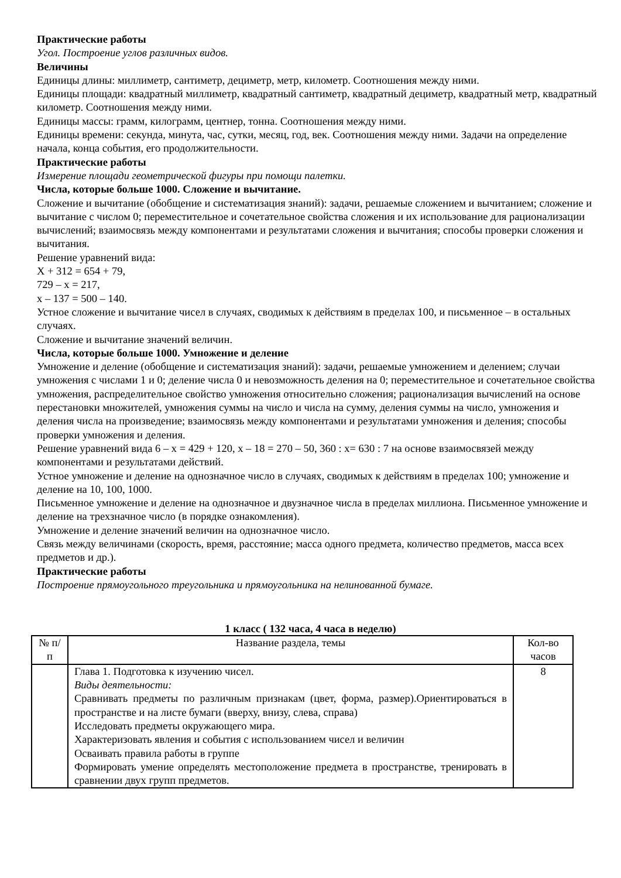Практические работы
Угол. Построение углов различных видов.
Величины
Единицы длины: миллиметр, сантиметр, дециметр, метр, километр. Соотношения между ними.
Единицы площади: квадратный миллиметр, квадратный сантиметр, квадратный дециметр, квадратный метр, квадратный километр. Соотношения между ними.
Единицы массы: грамм, килограмм, центнер, тонна. Соотношения между ними.
Единицы времени: секунда, минута, час, сутки, месяц, год, век. Соотношения между ними. Задачи на определение начала, конца события, его продолжительности.
Практические работы
Измерение площади геометрической фигуры при помощи палетки.
Числа, которые больше 1000. Сложение и вычитание.
Сложение и вычитание (обобщение и систематизация знаний): задачи, решаемые сложением и вычитанием; сложение и вычитание с числом 0; переместительное и сочетательное свойства сложения и их использование для рационализации вычислений; взаимосвязь между компонентами и результатами сложения и вычитания; способы проверки сложения и вычитания.
Решение уравнений вида:
Х + 312 = 654 + 79,
729 – х = 217,
х – 137 = 500 – 140.
Устное сложение и вычитание чисел в случаях, сводимых к действиям в пределах 100, и письменное – в остальных случаях.
Сложение и вычитание значений величин.
Числа, которые больше 1000. Умножение и деление
Умножение и деление (обобщение и систематизация знаний): задачи, решаемые умножением и делением; случаи умножения с числами 1 и 0; деление числа 0 и невозможность деления на 0; переместительное и сочетательное свойства умножения, распределительное свойство умножения относительно сложения; рационализация вычислений на основе перестановки множителей, умножения суммы на число и числа на сумму, деления суммы на число, умножения и деления числа на произведение; взаимосвязь между компонентами и результатами умножения и деления; способы проверки умножения и деления.
Решение уравнений вида 6 – х = 429 + 120, х – 18 = 270 – 50, 360 : х= 630 : 7 на основе взаимосвязей между компонентами и результатами действий.
Устное умножение и деление на однозначное число в случаях, сводимых к действиям в пределах 100; умножение и деление на 10, 100, 1000.
Письменное умножение и деление на однозначное и двузначное числа в пределах миллиона. Письменное умножение и деление на трехзначное число (в порядке ознакомления).
Умножение и деление значений величин на однозначное число.
Связь между величинами (скорость, время, расстояние; масса одного предмета, количество предметов, масса всех предметов и др.).
Практические работы
Построение прямоугольного треугольника и прямоугольника на нелинованной бумаге.
1 класс ( 132 часа, 4 часа в неделю)
| № п/п | Название раздела, темы | Кол-во часов |
| | Глава 1. Подготовка к изучению чисел. Виды деятельности: Сравнивать предметы по различным признакам (цвет, форма, размер).Ориентироваться в пространстве и на листе бумаги (вверху, внизу, слева, справа) Исследовать предметы окружающего мира. Характеризовать явления и события с использованием чисел и величин Осваивать правила работы в группе Формировать умение определять местоположение предмета в пространстве, тренировать в сравнении двух групп предметов. | 8 |